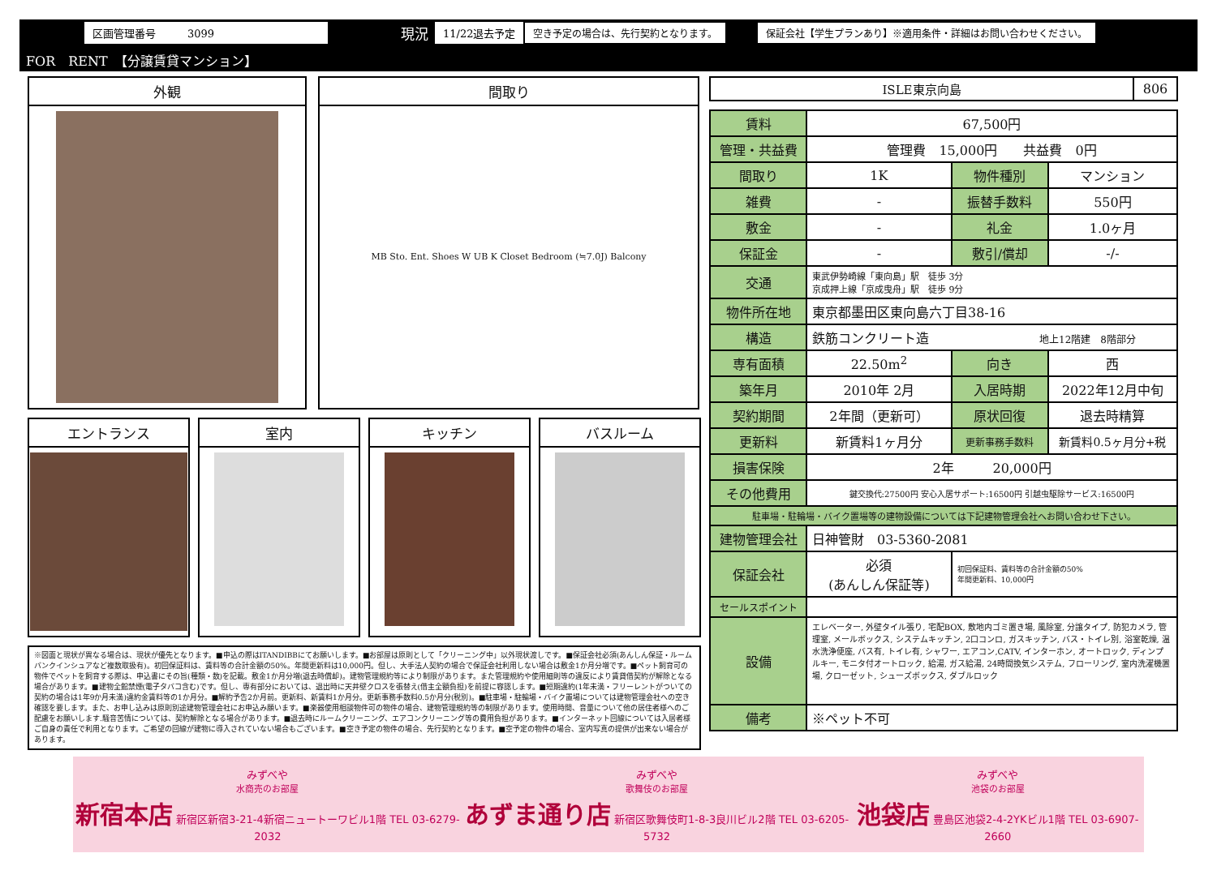区画管理番号　　　3099 現況 11/22退去予定 空き予定の場合は、先行契約となります。 保証会社【学生プランあり】※適用条件・詳細はお問い合わせください。
FOR　RENT　【分譲賃貸マンション】
外観 間取り
MB Sto. Ent. Shoes W UB K Closet Bedroom (≒7.0J) Balcony
エントランス 室内 キッチン バスルーム
※図面と現状が異なる場合は、現状が優先となります。■申込の際はITANDIBBにてお願いします。■お部屋は原則として「クリーニング中」以外現状渡しです。■保証会社必須(あんしん保証・ルームバンクインシュアなど複数取扱有)。初回保証料は、賃料等の合計金額の50%。年間更新料は10,000円。但し、大手法人契約の場合で保証会社利用しない場合は敷金1か月分増です。■ペット飼育可の物件でペットを飼育する際は、申込書にその旨(種類・数)を記載。敷金1か月分増(退去時償却)。建物管理規約等により制限があります。また管理規約や使用細則等の違反により賃貸借契約が解除となる場合があります。■建物全館禁煙(電子タバコ含む)です。但し、専有部分においては、退出時に天井壁クロスを張替え(借主全額負担)を前提に容認します。■短期違約(1年未満・フリーレントがついての契約の場合は1年9か月未満)違約金賃料等の1か月分。■解約予告2か月前。更新料、新賃料1か月分。更新事務手数料0.5か月分(税別)。■駐車場・駐輪場・バイク置場については建物管理会社への空き確認を要します。また、お申し込みは原則別途建物管理会社にお申込み願います。■楽器使用相談物件可の物件の場合、建物管理規約等の制限があります。使用時間、音量について他の居住者様へのご配慮をお願いします.騒音苦情については、契約解除となる場合があります。■退去時にルームクリーニング、エアコンクリーニング等の費用負担があります。■インターネット回線については入居者様ご自身の責任で利用となります。ご希望の回線が建物に導入されていない場合もございます。■空き予定の物件の場合、先行契約となります。■空予定の物件の場合、室内写真の提供が出来ない場合があります。
| ISLE東京向島 | 806 |
| 賃料 | 67,500円 | | |
| 管理・共益費 | 管理費 15,000円 共益費 0円 | | |
| 間取り | 1K | 物件種別 | マンション |
| 雑費 | - | 振替手数料 | 550円 |
| 敷金 | - | 礼金 | 1.0ヶ月 |
| 保証金 | - | 敷引/償却 | -/- |
| 交通 | 東武伊勢崎線「東向島」駅 徒歩 3分 京成押上線「京成曳舟」駅 徒歩 9分 | | |
| 物件所在地 | 東京都墨田区東向島六丁目38-16 | | |
| 構造 | 鉄筋コンクリート造 地上12階建 8階部分 | | |
| 専有面積 | 22.50m<sup>2</sup> | 向き | 西 |
| 築年月 | 2010年 2月 | 入居時期 | 2022年12月中旬 |
| 契約期間 | 2年間（更新可） | 原状回復 | 退去時精算 |
| 更新料 | 新賃料1ヶ月分 | 更新事務手数料 | 新賃料0.5ヶ月分+税 |
| 損害保険 | 2年 20,000円 | | |
| その他費用 | 鍵交換代:27500円 安心入居サポート:16500円 引越虫駆除サービス:16500円 | | |
| 駐車場・駐輪場・バイク置場等の建物設備については下記建物管理会社へお問い合わせ下さい。 | | | |
| 建物管理会社 | 日神管財 03-5360-2081 | | |
| 保証会社 | 必須 (あんしん保証等) | 初回保証料、賃料等の合計金額の50% 年間更新料、10,000円 | |
| セールスポイント | | | |
| 設備 | エレベーター, 外壁タイル張り, 宅配BOX, 敷地内ゴミ置き場, 風除室, 分譲タイプ, 防犯カメラ, 管理室, メールボックス, システムキッチン, 2口コンロ, ガスキッチン, バス・トイレ別, 浴室乾燥, 温水洗浄便座, バス有, トイレ有, シャワー, エアコン,CATV, インターホン, オートロック, ディンプルキー, モニタ付オートロック, 給湯, ガス給湯, 24時間換気システム, フローリング, 室内洗濯機置場, クローゼット, シューズボックス, ダブルロック | | |
| 備考 | ※ペット不可 | | |
みずべや
水商売のお部屋
新宿本店 新宿区新宿3-21-4新宿ニュートーワビル1階 TEL 03-6279-2032
みずべや
歌舞伎のお部屋
あずま通り店 新宿区歌舞伎町1-8-3良川ビル2階 TEL 03-6205-5732
みずべや
池袋のお部屋
池袋店 豊島区池袋2-4-2YKビル1階 TEL 03-6907-2660